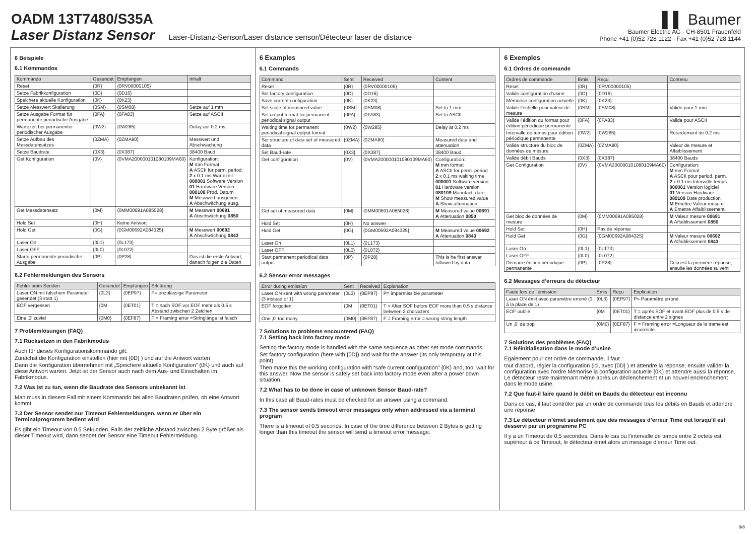OADM 13T7480/S35A
Laser Distanz Sensor Laser-Distanz-Sensor/Laser distance sensor/Détecteur laser de distance
▌▌ Baumer
Baumer Electric AG · CH-8501 Frauenfeld
Phone +41 (0)52 728 1122 · Fax +41 (0)52 728 1144
6 Beispiele
6.1 Kommandos
| Kommando | Gesendet | Empfangen | Inhalt |
| --- | --- | --- | --- |
| Reset | {0R} | {0RV00000105} | |
| Setze Fabrikkonfiguration | {0D} | {0D16} | |
| Speichere aktuelle Konfiguration | {0K} | {0K23} | |
| Setze Messwert Skalierung | {0SM} | {0SM08} | Setze auf 1 mm |
| Setze Ausgabe Format für permanente periodische Ausgabe | {0FA} | {0FA83} | Setze auf ASCII |
| Wartezeit bei permanenter periodischer Ausgabe | {0W2} | {0W285} | Delay auf 0.2 ms |
| Setze Aufbau des Messdatensatzes | {0ZMA} | {0ZMA80} | Messwert und Abschwächung |
| Setze Baudrate | {0X3} | {0X387} | 38400 Baud |
| Get Konfiguration | {0V} | {0VMA200000101080109MA60} | Konfiguration: M mm Format A ASCII für perm. period. 2 x 0.1 ms Wartezeit 000001 Software Version 01 Hardware Version 080109 Prod. Datum M Messwert ausgeben A Abschwächung ausg. |
| Get Messdatensatz | {0M} | {0MM00691A085028} | M Messwert 00691 A Abschwächung 0850 |
| Hold Set | {0H} | Keine Antwort | |
| Hold Get | {0G} | {0GM00692A084325} | M Messwert 00692 A Abschwächung 0843 |
| Laser On | {0L1} | {0L173} | |
| Laser OFF | {0L0} | {0L072} | |
| Starte permanente periodische Ausgabe | {0P} | {0P28} | Das ist die erste Antwort, danach folgen die Daten |
6.2 Fehlermeldungen des Sensors
| Fehler beim Senden | Gesendet | Empfangen | Erklärung |
| --- | --- | --- | --- |
| Laser ON mit falschem Parameter gesendet (3 statt 1) | {0L3} | {0EP97} | P= unzulässige Parameter |
| EOF vergessen | {0M | {0ET01} | T = nach SOF vor EOF mehr als 0.5 s Abstand zwischen 2 Zeichen |
| Eine ‚0‘ zuviel | {0M0} | {0EF87} | F = Framing error =Stringlänge ist falsch |
7 Problemlösungen (FAQ)
7.1 Rücksetzen in den Fabrikmodus
Auch für dieses Konfigurationskommando gilt:
Zunächst die Konfiguration einstellen (hier mit {0D} ) und auf die Antwort warten
Dann die Konfiguration übernehmen mit „Speichere aktuelle Konfiguration“ {0K} und auch auf diese Antwort warten. Jetzt ist der Sensor auch nach dem Aus- und Einschalten im Fabrikmodus.
7.2 Was ist zu tun, wenn die Baudrate des Sensors unbekannt ist
Man muss in diesem Fall mit einem Kommando bei allen Baudraten prüfen, ob eine Antwort kommt.
7.3 Der Sensor sendet nur Timeout Fehlermeldungen, wenn er über ein Terminalprogramm bedient wird
Es gibt ein Timeout von 0.5 Sekunden. Falls der zeitliche Abstand zwischen 2 Byte größer als dieser Timeout wird, dann sendet der Sensor eine Timeout Fehlermeldung.
6 Examples
6.1 Commands
| Command | Sent | Received | Content |
| --- | --- | --- | --- |
| Reset | {0R} | {0RV00000105} | |
| Set factory configuration | {0D} | {0D16} | |
| Save current configuration | {0K} | {0K23} | |
| Set scale of measured value | {0SM} | {0SM08} | Set to 1 mm |
| Set output format for permanent periodical signal output | {0FA} | {0FA83} | Set to ASCII |
| Waiting time for permanent periodical signal output format | {0W2} | {0W285} | Delay at 0.2 ms |
| Set structure of data set of measured data | {0ZMA} | {0ZMA80} | Measured data and attenuation |
| Set Baud-rate | {0X3} | {0X387} | 38400 Baud |
| Get configuration | {0V} | {0VMA200000101080109MA60} | Configuration: M mm format A ASCII for perm. period. 2 x 0.1 ms waiting time 000001 Software version 01 Hardware version 080109 Manufact. date M Show measured value A Show attenuation |
| Get set of measured data | {0M} | {0MM00691A085028} | M Measured value 00691 A Attenuation 0850 |
| Hold Set | {0H} | No answer | |
| Hold Get | {0G} | {0GM00692A084325} | M Measured value 00692 A Attenuation 0843 |
| Laser On | {0L1} | {0L173} | |
| Laser OFF | {0L0} | {0L072} | |
| Start permanent periodical data output | {0P} | {0P28} | This is he first answer followed by data |
6.2 Sensor error messages
| Error during emission | Sent | Received | Explanation |
| --- | --- | --- | --- |
| Laser ON sent with wrong parameter (3 instead of 1) | {0L3} | {0EP97} | P= impermissible parameter |
| EOF forgotten | {0M | {0ET01} | T = After SOF before EOF more than 0.5 s distance between 2 characters |
| One ‚0‘ too many | {0M0} | {0EF87} | F = Framing error = wrong string length |
7 Solutions to problems encountered (FAQ)
7.1 Setting back into factory mode
Setting the factory mode is handled with the same sequence as other set mode commands:
Set factory configuration (here with {0D}) and wait for the answer (its only temporary at this point)
Then make this the working configuration with “safe current configuration” {0K} and, too, wait for this answer. Now the sensor is safely set back into factory mode even after a power down situation.
7.2 What has to be done in case of unknown Sensor Baud-rate?
In this case all Baud-rates must be checked for an answer using a command.
7.3 The sensor sends timeout error messages only when addressed via a terminal program
There is a timeout of 0.5 seconds. In case of the time difference between 2 Bytes is getting longer than this timeout the sensor will send a timeout error message.
6 Exemples
6.1 Ordres de commande
| Ordres de commande | Emis | Reçu | Contenu |
| --- | --- | --- | --- |
| Reset | {0R} | {0RV00000105} | |
| Valide configuration d’usine | {0D} | {0D16} | |
| Mémorise configuration actuelle | {0K} | {0K23} | |
| Valide l’échelle pour valeur de mesure | {0SM} | {0SM08} | Valide pour 1 mm |
| Valide l’édition du format pour édition périodique permanente | {0FA} | {0FA83} | Valide pour ASCII |
| Intervalle de temps pour édition périodique permanente | {0W2} | {0W285} | Retardement de 0.2 ms |
| Valide structure du bloc de données de mesure | {0ZMA} | {0ZMA80} | Valeur de mesure et Affaiblissement |
| Valide débit Bauds | {0X3} | {0X387} | 38400 Bauds |
| Get Configuration | {0V} | {0VMA200000101080109MA60} | Configuration: M mm Format A ASCII pour period. perm. 2 x 0.1 ms Intervalle temps 000001 Version logiciel 01 Version Hardware 080109 Date production M Emettre Valeur mesure A Emettre Affaiblissement. |
| Get bloc de données de mesure | {0M} | {0MM00691A085028} | M Valeur mesure 00691 A Affaiblissement 0850 |
| Hold Set | {0H} | Pas de réponse | |
| Hold Get | {0G} | {0GM00692A084325} | M Valeur mesure 00692 A Affaiblissement 0843 |
| Laser On | {0L1} | {0L173} | |
| Laser OFF | {0L0} | {0L072} | |
| Démarre édition périodique permanente | {0P} | {0P28} | Ceci est la première réponse, ensuite les données suivent |
6.2 Messages d’erreurs du détecteur
| Faute lors de l’émission | Emis | Reçu | Explication |
| --- | --- | --- | --- |
| Laser ON émit avec paramètre erroné (3 à la place de 1) | {0L3} | {0EP97} | P= Paramètre erroné |
| EOF oublié | {0M | {0ET01} | T = après SOF et avant EOF plus de 0.5 s de distance entre 2 signes |
| Un ‚0‘ de trop | {0M0} | {0EF87} | F = Framing error =Longueur de la trame est incorrecte |
7 Solutions des problèmes (FAQ)
7.1 Réinitialisation dans le mode d’usine
Egalement pour cet ordre de commande, il faut :
tout d’abord, régler la configuration (ici, avec {0D} ) et attendre la réponse; ensuite valider la configuration avec l’ordre Mémorise la configuration actuelle {0K} et attendre aussi la réponse. Le détecteur reste maintenant même après un déclenchement et un nouvel enclenchement dans le mode usine.
7.2 Que faut-il faire quand le débit en Bauds du détecteur est inconnu
Dans ce cas, il faut contrôler par un ordre de commande tous les débits en Bauds et attendre une réponse
7.3 Le détecteur n’émet seulement que des messages d’erreur Time out lorsqu’il est desservi par un programme PC
Il y a un Timeout de 0,5 secondes. Dans le cas ou l’intervalle de temps entre 2 octets est supérieur à ce Timeout, le détecteur émet alors un message d’erreur Time out.
8/8